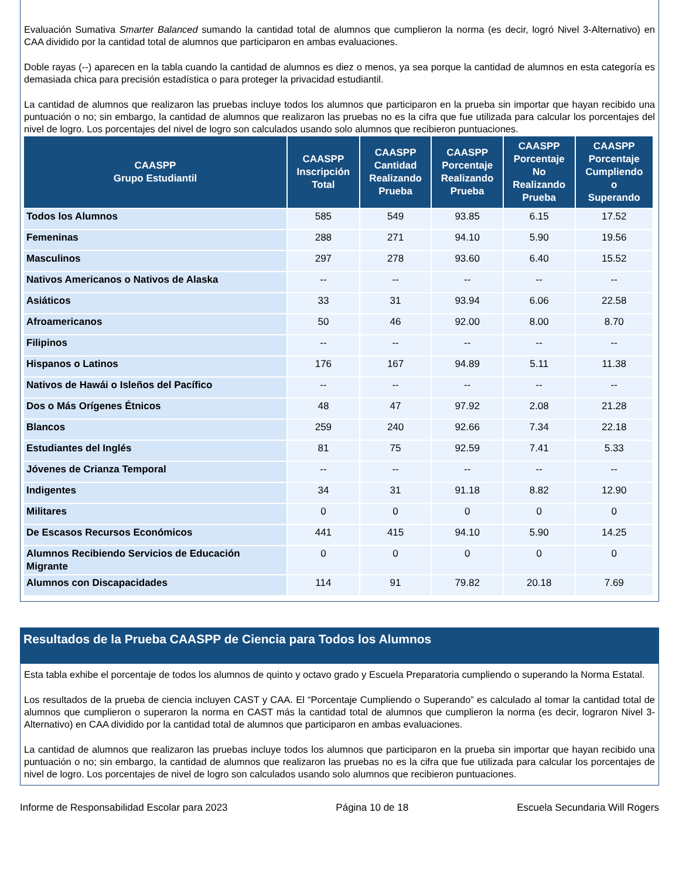Evaluación Sumativa Smarter Balanced sumando la cantidad total de alumnos que cumplieron la norma (es decir, logró Nivel 3-Alternativo) en CAA dividido por la cantidad total de alumnos que participaron en ambas evaluaciones.
Doble rayas (--) aparecen en la tabla cuando la cantidad de alumnos es diez o menos, ya sea porque la cantidad de alumnos en esta categoría es demasiada chica para precisión estadística o para proteger la privacidad estudiantil.
La cantidad de alumnos que realizaron las pruebas incluye todos los alumnos que participaron en la prueba sin importar que hayan recibido una puntuación o no; sin embargo, la cantidad de alumnos que realizaron las pruebas no es la cifra que fue utilizada para calcular los porcentajes del nivel de logro. Los porcentajes del nivel de logro son calculados usando solo alumnos que recibieron puntuaciones.
| CAASPP Grupo Estudiantil | CAASPP Inscripción Total | CAASPP Cantidad Realizando Prueba | CAASPP Porcentaje Realizando Prueba | CAASPP Porcentaje No Realizando Prueba | CAASPP Porcentaje Cumpliendo o Superando |
| --- | --- | --- | --- | --- | --- |
| Todos los Alumnos | 585 | 549 | 93.85 | 6.15 | 17.52 |
| Femeninas | 288 | 271 | 94.10 | 5.90 | 19.56 |
| Masculinos | 297 | 278 | 93.60 | 6.40 | 15.52 |
| Nativos Americanos o Nativos de Alaska | -- | -- | -- | -- | -- |
| Asiáticos | 33 | 31 | 93.94 | 6.06 | 22.58 |
| Afroamericanos | 50 | 46 | 92.00 | 8.00 | 8.70 |
| Filipinos | -- | -- | -- | -- | -- |
| Hispanos o Latinos | 176 | 167 | 94.89 | 5.11 | 11.38 |
| Nativos de Hawái o Isleños del Pacífico | -- | -- | -- | -- | -- |
| Dos o Más Orígenes Étnicos | 48 | 47 | 97.92 | 2.08 | 21.28 |
| Blancos | 259 | 240 | 92.66 | 7.34 | 22.18 |
| Estudiantes del Inglés | 81 | 75 | 92.59 | 7.41 | 5.33 |
| Jóvenes de Crianza Temporal | -- | -- | -- | -- | -- |
| Indigentes | 34 | 31 | 91.18 | 8.82 | 12.90 |
| Militares | 0 | 0 | 0 | 0 | 0 |
| De Escasos Recursos Económicos | 441 | 415 | 94.10 | 5.90 | 14.25 |
| Alumnos Recibiendo Servicios de Educación Migrante | 0 | 0 | 0 | 0 | 0 |
| Alumnos con Discapacidades | 114 | 91 | 79.82 | 20.18 | 7.69 |
Resultados de la Prueba CAASPP de Ciencia para Todos los Alumnos
Esta tabla exhibe el porcentaje de todos los alumnos de quinto y octavo grado y Escuela Preparatoria cumpliendo o superando la Norma Estatal.
Los resultados de la prueba de ciencia incluyen CAST y CAA. El “Porcentaje Cumpliendo o Superando” es calculado al tomar la cantidad total de alumnos que cumplieron o superaron la norma en CAST más la cantidad total de alumnos que cumplieron la norma (es decir, lograron Nivel 3-Alternativo) en CAA dividido por la cantidad total de alumnos que participaron en ambas evaluaciones.
La cantidad de alumnos que realizaron las pruebas incluye todos los alumnos que participaron en la prueba sin importar que hayan recibido una puntuación o no; sin embargo, la cantidad de alumnos que realizaron las pruebas no es la cifra que fue utilizada para calcular los porcentajes de nivel de logro. Los porcentajes de nivel de logro son calculados usando solo alumnos que recibieron puntuaciones.
Informe de Responsabilidad Escolar para 2023 Página 10 de 18 Escuela Secundaria Will Rogers